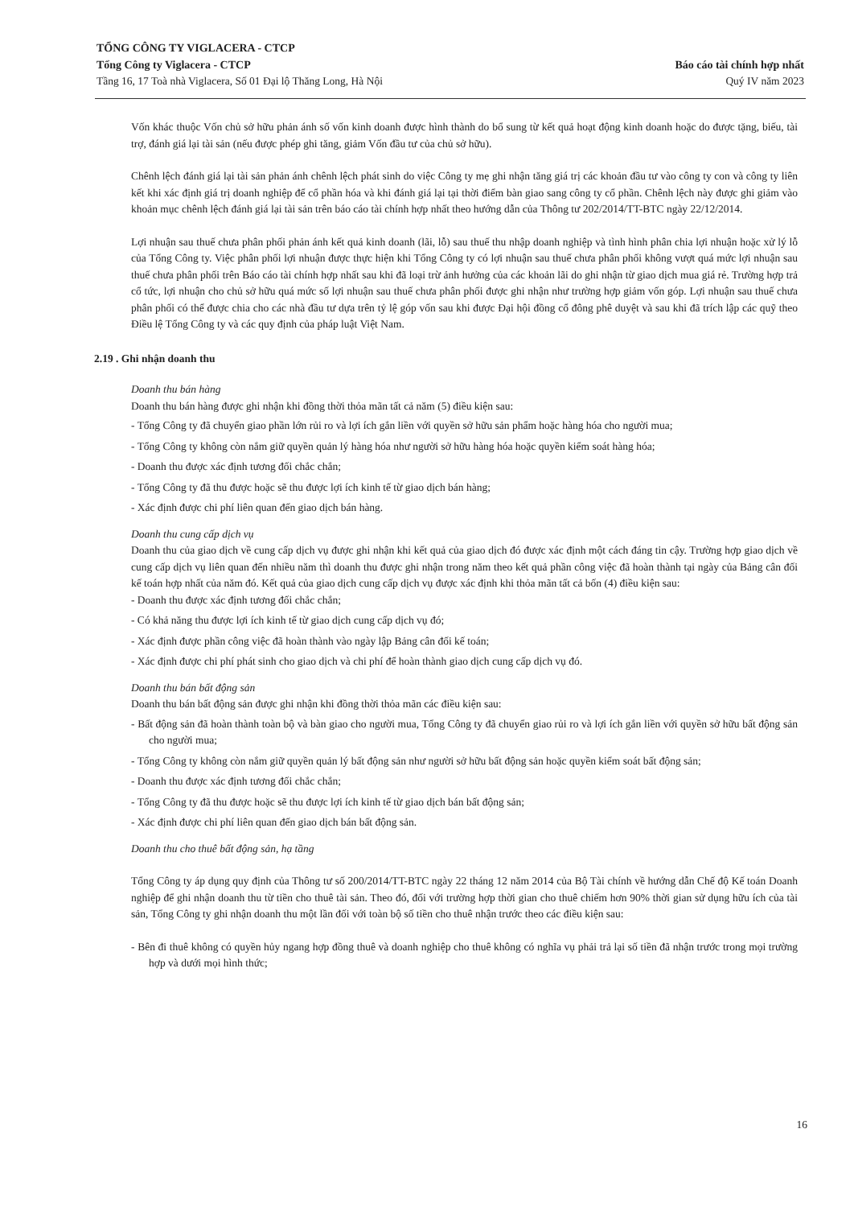TỔNG CÔNG TY VIGLACERA - CTCP
Tổng Công ty Viglacera - CTCP Báo cáo tài chính hợp nhất
Tầng 16, 17 Toà nhà Viglacera, Số 01 Đại lộ Thăng Long, Hà Nội Quý IV năm 2023
Vốn khác thuộc Vốn chủ sở hữu phản ánh số vốn kinh doanh được hình thành do bổ sung từ kết quả hoạt động kinh doanh hoặc do được tặng, biếu, tài trợ, đánh giá lại tài sản (nếu được phép ghi tăng, giảm Vốn đầu tư của chủ sở hữu).
Chênh lệch đánh giá lại tài sản phản ánh chênh lệch phát sinh do việc Công ty mẹ ghi nhận tăng giá trị các khoản đầu tư vào công ty con và công ty liên kết khi xác định giá trị doanh nghiệp để cổ phần hóa và khi đánh giá lại tại thời điểm bàn giao sang công ty cổ phần. Chênh lệch này được ghi giảm vào khoản mục chênh lệch đánh giá lại tài sản trên báo cáo tài chính hợp nhất theo hướng dẫn của Thông tư 202/2014/TT-BTC ngày 22/12/2014.
Lợi nhuận sau thuế chưa phân phối phản ánh kết quả kinh doanh (lãi, lỗ) sau thuế thu nhập doanh nghiệp và tình hình phân chia lợi nhuận hoặc xử lý lỗ của Tổng Công ty. Việc phân phối lợi nhuận được thực hiện khi Tổng Công ty có lợi nhuận sau thuế chưa phân phối không vượt quá mức lợi nhuận sau thuế chưa phân phối trên Báo cáo tài chính hợp nhất sau khi đã loại trừ ảnh hưởng của các khoản lãi do ghi nhận từ giao dịch mua giá rẻ. Trường hợp trả cổ tức, lợi nhuận cho chủ sở hữu quá mức số lợi nhuận sau thuế chưa phân phối được ghi nhận như trường hợp giảm vốn góp. Lợi nhuận sau thuế chưa phân phối có thể được chia cho các nhà đầu tư dựa trên tỷ lệ góp vốn sau khi được Đại hội đồng cổ đông phê duyệt và sau khi đã trích lập các quỹ theo Điều lệ Tổng Công ty và các quy định của pháp luật Việt Nam.
2.19 . Ghi nhận doanh thu
Doanh thu bán hàng
Doanh thu bán hàng được ghi nhận khi đồng thời thỏa mãn tất cả năm (5) điều kiện sau:
- Tổng Công ty đã chuyển giao phần lớn rủi ro và lợi ích gắn liền với quyền sở hữu sản phẩm hoặc hàng hóa cho người mua;
- Tổng Công ty không còn nắm giữ quyền quản lý hàng hóa như người sở hữu hàng hóa hoặc quyền kiểm soát hàng hóa;
- Doanh thu được xác định tương đối chắc chắn;
- Tổng Công ty đã thu được hoặc sẽ thu được lợi ích kinh tế từ giao dịch bán hàng;
- Xác định được chi phí liên quan đến giao dịch bán hàng.
Doanh thu cung cấp dịch vụ
Doanh thu của giao dịch về cung cấp dịch vụ được ghi nhận khi kết quả của giao dịch đó được xác định một cách đáng tin cậy. Trường hợp giao dịch về cung cấp dịch vụ liên quan đến nhiều năm thì doanh thu được ghi nhận trong năm theo kết quả phần công việc đã hoàn thành tại ngày của Bảng cân đối kế toán hợp nhất của năm đó. Kết quả của giao dịch cung cấp dịch vụ được xác định khi thỏa mãn tất cả bốn (4) điều kiện sau:
- Doanh thu được xác định tương đối chắc chắn;
- Có khả năng thu được lợi ích kinh tế từ giao dịch cung cấp dịch vụ đó;
- Xác định được phần công việc đã hoàn thành vào ngày lập Bảng cân đối kế toán;
- Xác định được chi phí phát sinh cho giao dịch và chi phí để hoàn thành giao dịch cung cấp dịch vụ đó.
Doanh thu bán bất động sản
Doanh thu bán bất động sản được ghi nhận khi đồng thời thỏa mãn các điều kiện sau:
- Bất động sản đã hoàn thành toàn bộ và bàn giao cho người mua, Tổng Công ty đã chuyển giao rủi ro và lợi ích gắn liền với quyền sở hữu bất động sản cho người mua;
- Tổng Công ty không còn nắm giữ quyền quản lý bất động sản như người sở hữu bất động sản hoặc quyền kiểm soát bất động sản;
- Doanh thu được xác định tương đối chắc chắn;
- Tổng Công ty đã thu được hoặc sẽ thu được lợi ích kinh tế từ giao dịch bán bất động sản;
- Xác định được chi phí liên quan đến giao dịch bán bất động sản.
Doanh thu cho thuê bất động sản, hạ tầng
Tổng Công ty áp dụng quy định của Thông tư số 200/2014/TT-BTC ngày 22 tháng 12 năm 2014 của Bộ Tài chính về hướng dẫn Chế độ Kế toán Doanh nghiệp để ghi nhận doanh thu từ tiền cho thuê tài sản. Theo đó, đối với trường hợp thời gian cho thuê chiếm hơn 90% thời gian sử dụng hữu ích của tài sản, Tổng Công ty ghi nhận doanh thu một lần đối với toàn bộ số tiền cho thuê nhận trước theo các điều kiện sau:
- Bên đi thuê không có quyền hủy ngang hợp đồng thuê và doanh nghiệp cho thuê không có nghĩa vụ phải trả lại số tiền đã nhận trước trong mọi trường hợp và dưới mọi hình thức;
16